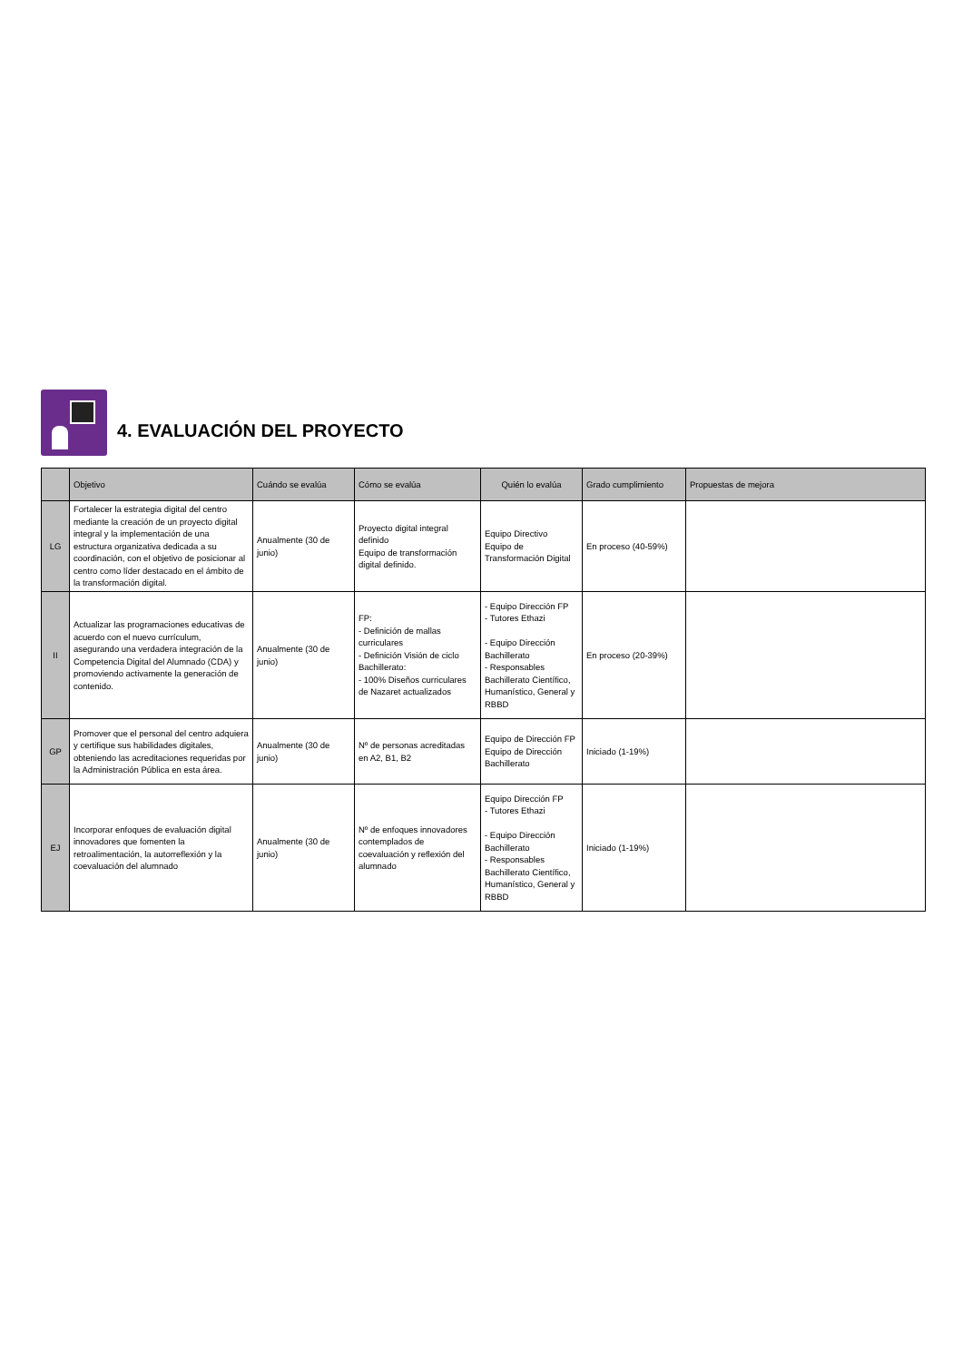4. EVALUACIÓN DEL PROYECTO
| | Objetivo | Cuándo se evalúa | Cómo se evalúa | Quién lo evalúa | Grado cumplimiento | Propuestas de mejora |
| --- | --- | --- | --- | --- | --- | --- |
| LG | Fortalecer la estrategia digital del centro mediante la creación de un proyecto digital integral y la implementación de una estructura organizativa dedicada a su coordinación, con el objetivo de posicionar al centro como líder destacado en el ámbito de la transformación digital. | Anualmente (30 de junio) | Proyecto digital integral definido Equipo de transformación digital definido. | Equipo Directivo Equipo de Transformación Digital | En proceso (40-59%) | |
| II | Actualizar las programaciones educativas de acuerdo con el nuevo currículum, asegurando una verdadera integración de la Competencia Digital del Alumnado (CDA) y promoviendo activamente la generación de contenido. | Anualmente (30 de junio) | FP: - Definición de mallas curriculares - Definición Visión de ciclo Bachillerato: - 100% Diseños curriculares de Nazaret actualizados | - Equipo Dirección FP - Tutores Ethazi - Equipo Dirección Bachillerato - Responsables Bachillerato Científico, Humanístico, General y RBBD | En proceso (20-39%) | |
| GP | Promover que el personal del centro adquiera y certifique sus habilidades digitales, obteniendo las acreditaciones requeridas por la Administración Pública en esta área. | Anualmente (30 de junio) | Nº de personas acreditadas en A2, B1, B2 | Equipo de Dirección FP Equipo de Dirección Bachillerato | Iniciado (1-19%) | |
| EJ | Incorporar enfoques de evaluación digital innovadores que fomenten la retroalimentación, la autorreflexión y la coevaluación del alumnado | Anualmente (30 de junio) | Nº de enfoques innovadores contemplados de coevaluación y reflexión del alumnado | Equipo Dirección FP - Tutores Ethazi - Equipo Dirección Bachillerato - Responsables Bachillerato Científico, Humanístico, General y RBBD | Iniciado (1-19%) | |